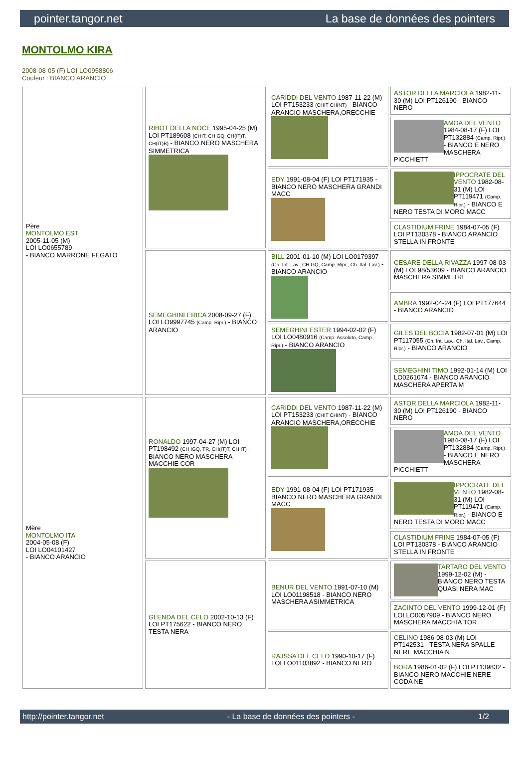pointer.tangor.net La base de données des pointers
MONTOLMO KIRA
2008-08-05 (F) LOI LO0958806
Couleur : BIANCO ARANCIO
| Père MONTOLMO EST 2005-11-05 (M) LOI LO0655789 - BIANCO MARRONE FEGATO | RIBOT DELLA NOCE 1995-04-25 (M) LOI PT189608 (CHIT, CH GQ, CH(IT)T, CH(IT)B) - BIANCO NERO MASCHERA SIMMETRICA | CARIDDI DEL VENTO 1987-11-22 (M) LOI PT153233 (CHIT CHINT) - BIANCO ARANCIO MASCHERA,ORECCHIE | ASTOR DELLA MARCIOLA 1982-11-30 (M) LOI PT126190 - BIANCO NERO |
| | | | AMOA DEL VENTO 1984-08-17 (F) LOI PT132884 (Camp. Ripr.) - BIANCO E NERO MASCHERA PICCHIETT |
| | | EDY 1991-08-04 (F) LOI PT171935 - BIANCO NERO MASCHERA GRANDI MACC | IPPOCRATE DEL VENTO 1982-08-31 (M) LOI PT119471 (Camp. Ripr.) - BIANCO E NERO TESTA DI MORO MACC |
| | | | CLASTIDIUM FRINE 1984-07-05 (F) LOI PT130378 - BIANCO ARANCIO STELLA IN FRONTE |
| | SEMEGHINI ERICA 2008-09-27 (F) LOI LO9997745 (Camp. Ripr.) - BIANCO ARANCIO | BILL 2001-01-10 (M) LOI LO0179397 (Ch. Int. Lav., CH GQ, Camp. Ripr., Ch. Ital. Lav.) - BIANCO ARANCIO | CESARE DELLA RIVAZZA 1997-08-03 (M) LOI 98/53609 - BIANCO ARANCIO MASCHERA SIMMETRI |
| | | | AMBRA 1992-04-24 (F) LOI PT177644 - BIANCO ARANCIO |
| | | SEMEGHINI ESTER 1994-02-02 (F) LOI LO0480916 (Camp. Assoluto, Camp. Ripr.) - BIANCO ARANCIO | GILES DEL BOCIA 1982-07-01 (M) LOI PT117055 (Ch. Int. Lav., Ch. Ital. Lav., Camp. Ripr.) - BIANCO ARANCIO |
| | | | SEMEGHINI TIMO 1992-01-14 (M) LOI LO0261074 - BIANCO ARANCIO MASCHERA APERTA M |
| Mère MONTOLMO ITA 2004-05-08 (F) LOI LO04101427 - BIANCO ARANCIO | RONALDO 1997-04-27 (M) LOI PT198492 (CH IGQ, TR, CH(IT)T, CH IT) - BIANCO NERO MASCHERA MACCHIE COR | CARIDDI DEL VENTO 1987-11-22 (M) LOI PT153233 (CHIT CHINT) - BIANCO ARANCIO MASCHERA,ORECCHIE | ASTOR DELLA MARCIOLA 1982-11-30 (M) LOI PT126190 - BIANCO NERO |
| | | | AMOA DEL VENTO 1984-08-17 (F) LOI PT132884 (Camp. Ripr.) - BIANCO E NERO MASCHERA PICCHIETT |
| | | EDY 1991-08-04 (F) LOI PT171935 - BIANCO NERO MASCHERA GRANDI MACC | IPPOCRATE DEL VENTO 1982-08-31 (M) LOI PT119471 (Camp. Ripr.) - BIANCO E NERO TESTA DI MORO MACC |
| | | | CLASTIDIUM FRINE 1984-07-05 (F) LOI PT130378 - BIANCO ARANCIO STELLA IN FRONTE |
| | GLENDA DEL CELO 2002-10-13 (F) LOI PT175622 - BIANCO NERO TESTA NERA | BENUR DEL VENTO 1991-07-10 (M) LOI LO01198518 - BIANCO NERO MASCHERA ASIMMETRICA | TARTARO DEL VENTO 1999-12-02 (M) - BIANCO NERO TESTA QUASI NERA MAC |
| | | | ZACINTO DEL VENTO 1999-12-01 (F) LOI LO0057909 - BIANCO NERO MASCHERA MACCHIA TOR |
| | | RAJSSA DEL CELO 1990-10-17 (F) LOI LO01103892 - BIANCO NERO | CELINO 1986-08-03 (M) LOI PT142531 - TESTA NERA SPALLE NERE MACCHIA N |
| | | | BORA 1986-01-02 (F) LOI PT139832 - BIANCO NERO MACCHIE NERE CODA NE |
http://pointer.tangor.net - La base de données des pointers - 1/2